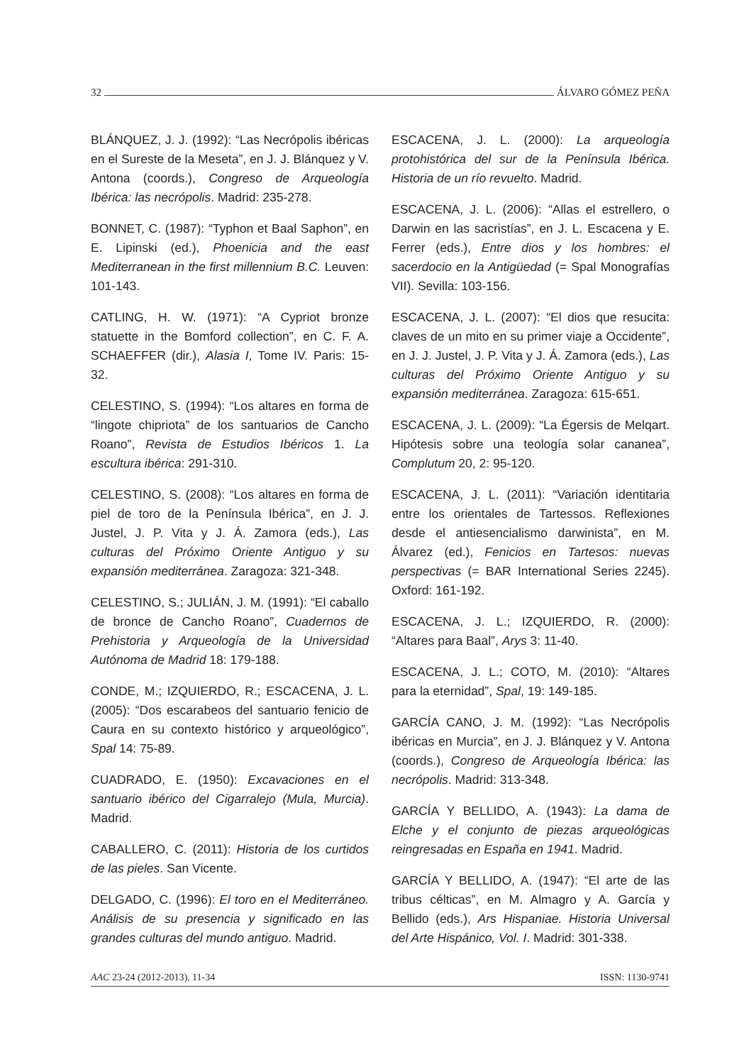32 ÁLVARO GÓMEZ PEÑA
BLÁNQUEZ, J. J. (1992): “Las Necrópolis ibéricas en el Sureste de la Meseta”, en J. J. Blánquez y V. Antona (coords.), Congreso de Arqueología Ibérica: las necrópolis. Madrid: 235-278.
BONNET, C. (1987): “Typhon et Baal Saphon”, en E. Lipinski (ed.), Phoenicia and the east Mediterranean in the first millennium B.C. Leuven: 101-143.
CATLING, H. W. (1971): “A Cypriot bronze statuette in the Bomford collection”, en C. F. A. SCHAEFFER (dir.), Alasia I, Tome IV. Paris: 15-32.
CELESTINO, S. (1994): “Los altares en forma de “lingote chipriota” de los santuarios de Cancho Roano”, Revista de Estudios Ibéricos 1. La escultura ibérica: 291-310.
CELESTINO, S. (2008): “Los altares en forma de piel de toro de la Península Ibérica”, en J. J. Justel, J. P. Vita y J. Á. Zamora (eds.), Las culturas del Próximo Oriente Antiguo y su expansión mediterránea. Zaragoza: 321-348.
CELESTINO, S.; JULIÁN, J. M. (1991): “El caballo de bronce de Cancho Roano”, Cuadernos de Prehistoria y Arqueología de la Universidad Autónoma de Madrid 18: 179-188.
CONDE, M.; IZQUIERDO, R.; ESCACENA, J. L. (2005): “Dos escarabeos del santuario fenicio de Caura en su contexto histórico y arqueológico”, Spal 14: 75-89.
CUADRADO, E. (1950): Excavaciones en el santuario ibérico del Cigarralejo (Mula, Murcia). Madrid.
CABALLERO, C. (2011): Historia de los curtidos de las pieles. San Vicente.
DELGADO, C. (1996): El toro en el Mediterráneo. Análisis de su presencia y significado en las grandes culturas del mundo antiguo. Madrid.
ESCACENA, J. L. (2000): La arqueología protohistórica del sur de la Península Ibérica. Historia de un río revuelto. Madrid.
ESCACENA, J. L. (2006): “Allas el estrellero, o Darwin en las sacristías”, en J. L. Escacena y E. Ferrer (eds.), Entre dios y los hombres: el sacerdocio en la Antigüedad (= Spal Monografías VII). Sevilla: 103-156.
ESCACENA, J. L. (2007): “El dios que resucita: claves de un mito en su primer viaje a Occidente”, en J. J. Justel, J. P. Vita y J. Á. Zamora (eds.), Las culturas del Próximo Oriente Antiguo y su expansión mediterránea. Zaragoza: 615-651.
ESCACENA, J. L. (2009): “La Égersis de Melqart. Hipótesis sobre una teología solar cananea”, Complutum 20, 2: 95-120.
ESCACENA, J. L. (2011): “Variación identitaria entre los orientales de Tartessos. Reflexiones desde el antiesencialismo darwinista”, en M. Álvarez (ed.), Fenicios en Tartesos: nuevas perspectivas (= BAR International Series 2245). Oxford: 161-192.
ESCACENA, J. L.; IZQUIERDO, R. (2000): “Altares para Baal”, Arys 3: 11-40.
ESCACENA, J. L.; COTO, M. (2010): “Altares para la eternidad”, Spal, 19: 149-185.
GARCÍA CANO, J. M. (1992): “Las Necrópolis ibéricas en Murcia”, en J. J. Blánquez y V. Antona (coords.), Congreso de Arqueología Ibérica: las necrópolis. Madrid: 313-348.
GARCÍA Y BELLIDO, A. (1943): La dama de Elche y el conjunto de piezas arqueológicas reingresadas en España en 1941. Madrid.
GARCÍA Y BELLIDO, A. (1947): “El arte de las tribus célticas”, en M. Almagro y A. García y Bellido (eds.), Ars Hispaniae. Historia Universal del Arte Hispánico, Vol. I. Madrid: 301-338.
AAC 23-24 (2012-2013), 11-34 ISSN: 1130-9741